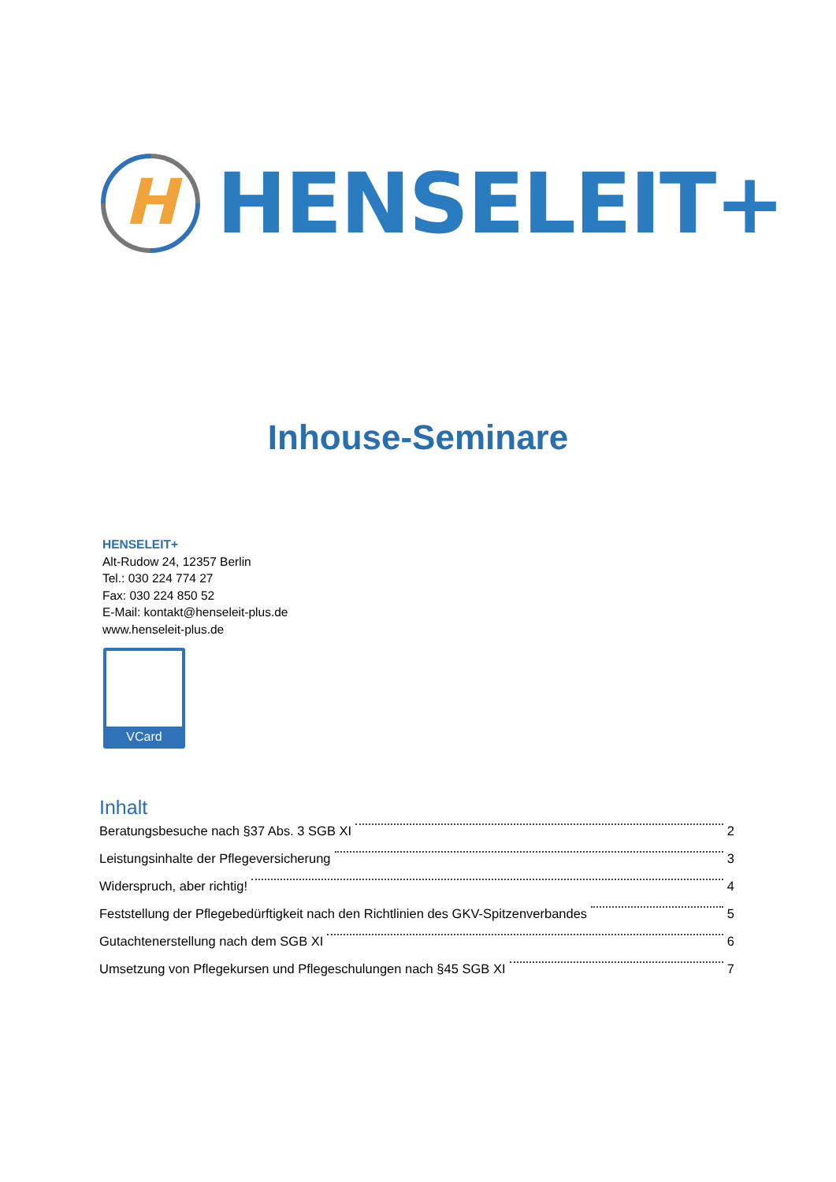H
HENSELEIT+
Inhouse-Seminare
HENSELEIT+
Alt-Rudow 24, 12357 Berlin
Tel.: 030 224 774 27
Fax: 030 224 850 52
E-Mail: kontakt@henseleit-plus.de
www.henseleit-plus.de
VCard
Inhalt
Beratungsbesuche nach §37 Abs. 3 SGB XI 2
Leistungsinhalte der Pflegeversicherung 3
Widerspruch, aber richtig! 4
Feststellung der Pflegebedürftigkeit nach den Richtlinien des GKV-Spitzenverbandes 5
Gutachtenerstellung nach dem SGB XI 6
Umsetzung von Pflegekursen und Pflegeschulungen nach §45 SGB XI 7